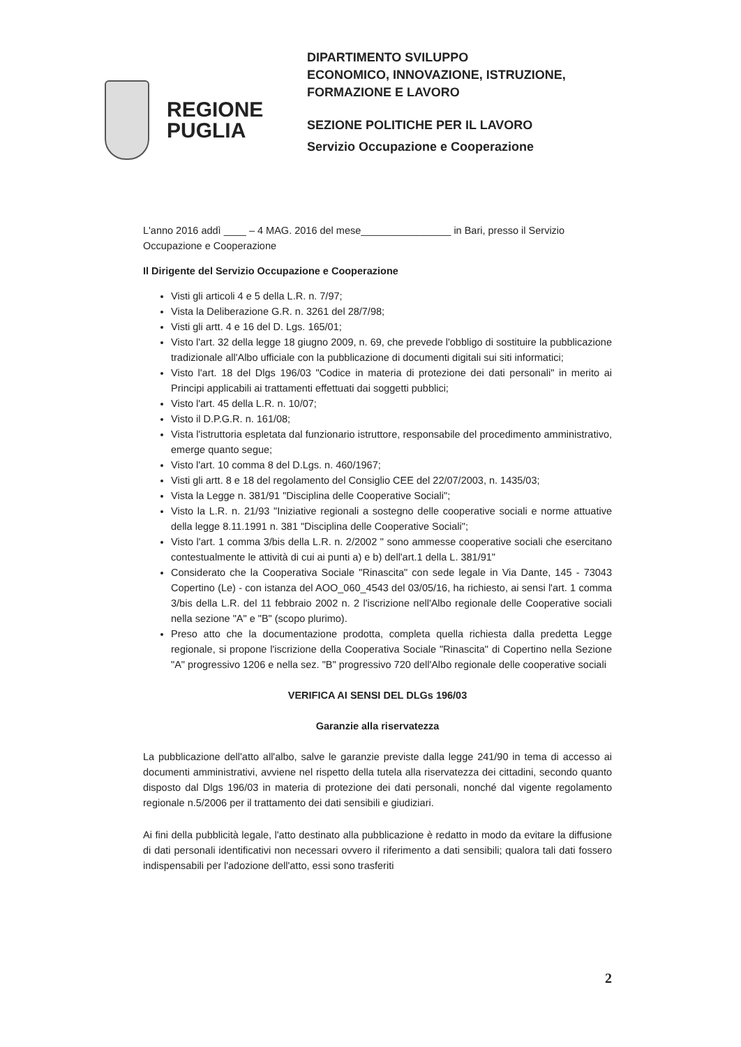REGIONE
PUGLIA
DIPARTIMENTO SVILUPPO
ECONOMICO, INNOVAZIONE, ISTRUZIONE,
FORMAZIONE E LAVORO
SEZIONE POLITICHE PER IL LAVORO
Servizio Occupazione e Cooperazione
L'anno 2016 addì ____ – 4 MAG. 2016 del mese________________ in Bari, presso il Servizio Occupazione e Cooperazione
Il Dirigente del Servizio Occupazione e Cooperazione
Visti gli articoli 4 e 5 della L.R. n. 7/97;
Vista la Deliberazione G.R. n. 3261 del 28/7/98;
Visti gli artt. 4 e 16 del D. Lgs. 165/01;
Visto l'art. 32 della legge 18 giugno 2009, n. 69, che prevede l'obbligo di sostituire la pubblicazione tradizionale all'Albo ufficiale con la pubblicazione di documenti digitali sui siti informatici;
Visto l'art. 18 del Dlgs 196/03 "Codice in materia di protezione dei dati personali" in merito ai Principi applicabili ai trattamenti effettuati dai soggetti pubblici;
Visto l'art. 45 della L.R. n. 10/07;
Visto il D.P.G.R. n. 161/08;
Vista l'istruttoria espletata dal funzionario istruttore, responsabile del procedimento amministrativo, emerge quanto segue;
Visto l'art. 10 comma 8 del D.Lgs. n. 460/1967;
Visti gli artt. 8 e 18 del regolamento del Consiglio CEE del 22/07/2003, n. 1435/03;
Vista la Legge n. 381/91 "Disciplina delle Cooperative Sociali";
Visto la L.R. n. 21/93 "Iniziative regionali a sostegno delle cooperative sociali e norme attuative della legge 8.11.1991 n. 381 "Disciplina delle Cooperative Sociali";
Visto l'art. 1 comma 3/bis della L.R. n. 2/2002 " sono ammesse cooperative sociali che esercitano contestualmente le attività di cui ai punti a) e b) dell'art.1 della L. 381/91"
Considerato che la Cooperativa Sociale "Rinascita" con sede legale in Via Dante, 145 - 73043 Copertino (Le) - con istanza del AOO_060_4543 del 03/05/16, ha richiesto, ai sensi l'art. 1 comma 3/bis della L.R. del 11 febbraio 2002 n. 2 l'iscrizione nell'Albo regionale delle Cooperative sociali nella sezione "A" e "B" (scopo plurimo).
Preso atto che la documentazione prodotta, completa quella richiesta dalla predetta Legge regionale, si propone l'iscrizione della Cooperativa Sociale "Rinascita" di Copertino nella Sezione "A" progressivo 1206 e nella sez. "B" progressivo 720 dell'Albo regionale delle cooperative sociali
VERIFICA AI SENSI DEL DLGs 196/03
Garanzie alla riservatezza
La pubblicazione dell'atto all'albo, salve le garanzie previste dalla legge 241/90 in tema di accesso ai documenti amministrativi, avviene nel rispetto della tutela alla riservatezza dei cittadini, secondo quanto disposto dal Dlgs 196/03 in materia di protezione dei dati personali, nonché dal vigente regolamento regionale n.5/2006 per il trattamento dei dati sensibili e giudiziari.
Ai fini della pubblicità legale, l'atto destinato alla pubblicazione è redatto in modo da evitare la diffusione di dati personali identificativi non necessari ovvero il riferimento a dati sensibili; qualora tali dati fossero indispensabili per l'adozione dell'atto, essi sono trasferiti
2